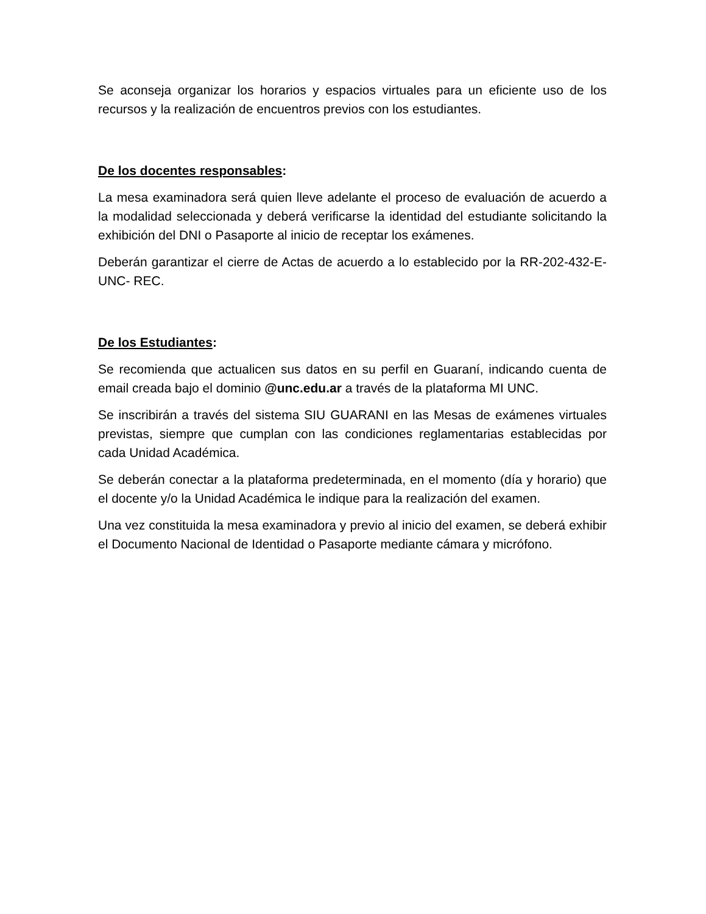Se aconseja organizar los horarios y espacios virtuales para un eficiente uso de los recursos y la realización de encuentros previos con los estudiantes.
De los docentes responsables:
La mesa examinadora será quien lleve adelante el proceso de evaluación de acuerdo a la modalidad seleccionada y deberá verificarse la identidad del estudiante solicitando la exhibición del DNI o Pasaporte al inicio de receptar los exámenes.
Deberán garantizar el cierre de Actas de acuerdo a lo establecido por la RR-202-432-E-UNC- REC.
De los Estudiantes:
Se recomienda que actualicen sus datos en su perfil en Guaraní, indicando cuenta de email creada bajo el dominio @unc.edu.ar a través de la plataforma MI UNC.
Se inscribirán a través del sistema SIU GUARANI en las Mesas de exámenes virtuales previstas, siempre que cumplan con las condiciones reglamentarias establecidas por cada Unidad Académica.
Se deberán conectar a la plataforma predeterminada, en el momento (día y horario) que el docente y/o la Unidad Académica le indique para la realización del examen.
Una vez constituida la mesa examinadora y previo al inicio del examen, se deberá exhibir el Documento Nacional de Identidad o Pasaporte mediante cámara y micrófono.